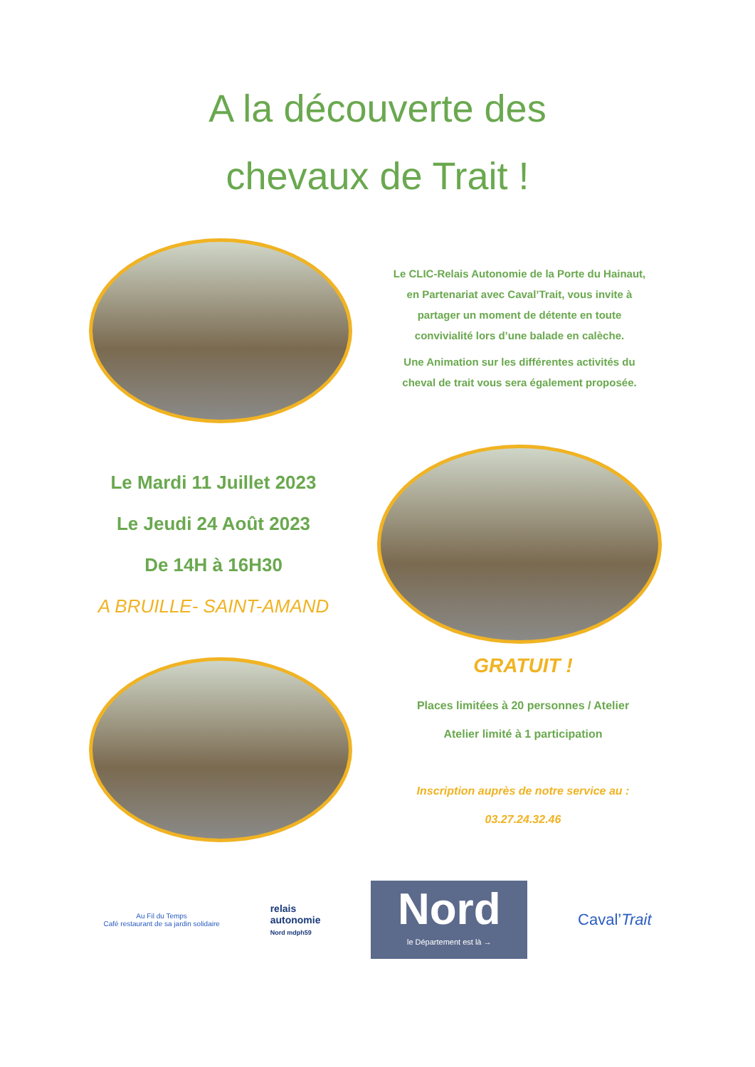A la découverte des
chevaux de Trait !
Le CLIC-Relais Autonomie de la Porte du Hainaut, en Partenariat avec Caval’Trait, vous invite à partager un moment de détente en toute convivialité lors d’une balade en calèche.
Une Animation sur les différentes activités du cheval de trait vous sera également proposée.
Le Mardi 11 Juillet 2023
Le Jeudi 24 Août 2023
De 14H à 16H30
A BRUILLE- SAINT-AMAND
GRATUIT !
Places limitées à 20 personnes / Atelier
Atelier limité à 1 participation
Inscription auprès de notre service au :
03.27.24.32.46
Au Fil du Temps
Café restaurant de sa jardin solidaire
relais
autonomie
Nord mdph59
Nord
le Département est là →
Caval’Trait